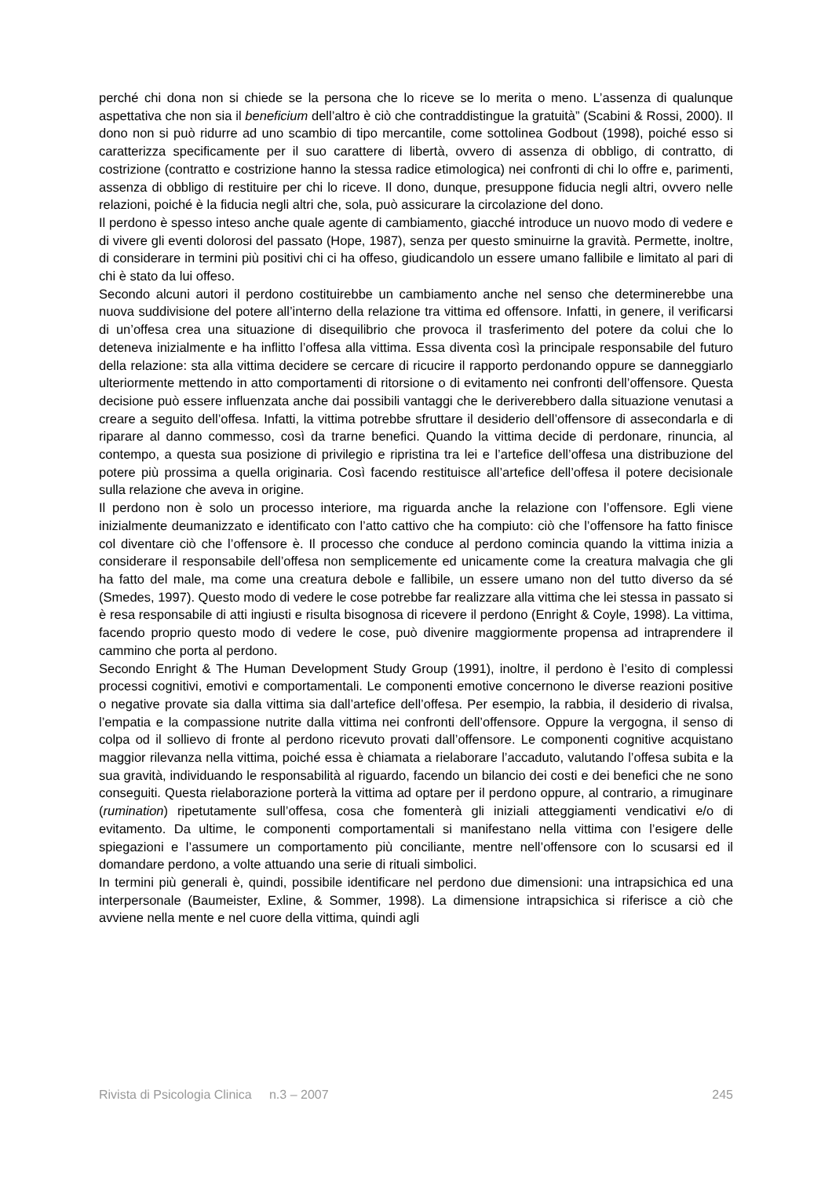perché chi dona non si chiede se la persona che lo riceve se lo merita o meno. L’assenza di qualunque aspettativa che non sia il beneficium dell’altro è ciò che contraddistingue la gratuità” (Scabini & Rossi, 2000). Il dono non si può ridurre ad uno scambio di tipo mercantile, come sottolinea Godbout (1998), poiché esso si caratterizza specificamente per il suo carattere di libertà, ovvero di assenza di obbligo, di contratto, di costrizione (contratto e costrizione hanno la stessa radice etimologica) nei confronti di chi lo offre e, parimenti, assenza di obbligo di restituire per chi lo riceve. Il dono, dunque, presuppone fiducia negli altri, ovvero nelle relazioni, poiché è la fiducia negli altri che, sola, può assicurare la circolazione del dono.
Il perdono è spesso inteso anche quale agente di cambiamento, giacché introduce un nuovo modo di vedere e di vivere gli eventi dolorosi del passato (Hope, 1987), senza per questo sminuirne la gravità. Permette, inoltre, di considerare in termini più positivi chi ci ha offeso, giudicandolo un essere umano fallibile e limitato al pari di chi è stato da lui offeso.
Secondo alcuni autori il perdono costituirebbe un cambiamento anche nel senso che determinerebbe una nuova suddivisione del potere all’interno della relazione tra vittima ed offensore. Infatti, in genere, il verificarsi di un’offesa crea una situazione di disequilibrio che provoca il trasferimento del potere da colui che lo deteneva inizialmente e ha inflitto l’offesa alla vittima. Essa diventa così la principale responsabile del futuro della relazione: sta alla vittima decidere se cercare di ricucire il rapporto perdonando oppure se danneggiarlo ulteriormente mettendo in atto comportamenti di ritorsione o di evitamento nei confronti dell’offensore. Questa decisione può essere influenzata anche dai possibili vantaggi che le deriverebbero dalla situazione venutasi a creare a seguito dell’offesa. Infatti, la vittima potrebbe sfruttare il desiderio dell’offensore di assecondarla e di riparare al danno commesso, così da trarne benefici. Quando la vittima decide di perdonare, rinuncia, al contempo, a questa sua posizione di privilegio e ripristina tra lei e l’artefice dell’offesa una distribuzione del potere più prossima a quella originaria. Così facendo restituisce all’artefice dell’offesa il potere decisionale sulla relazione che aveva in origine.
Il perdono non è solo un processo interiore, ma riguarda anche la relazione con l’offensore. Egli viene inizialmente deumanizzato e identificato con l’atto cattivo che ha compiuto: ciò che l’offensore ha fatto finisce col diventare ciò che l’offensore è. Il processo che conduce al perdono comincia quando la vittima inizia a considerare il responsabile dell’offesa non semplicemente ed unicamente come la creatura malvagia che gli ha fatto del male, ma come una creatura debole e fallibile, un essere umano non del tutto diverso da sé (Smedes, 1997). Questo modo di vedere le cose potrebbe far realizzare alla vittima che lei stessa in passato si è resa responsabile di atti ingiusti e risulta bisognosa di ricevere il perdono (Enright & Coyle, 1998). La vittima, facendo proprio questo modo di vedere le cose, può divenire maggiormente propensa ad intraprendere il cammino che porta al perdono.
Secondo Enright & The Human Development Study Group (1991), inoltre, il perdono è l’esito di complessi processi cognitivi, emotivi e comportamentali. Le componenti emotive concernono le diverse reazioni positive o negative provate sia dalla vittima sia dall’artefice dell’offesa. Per esempio, la rabbia, il desiderio di rivalsa, l’empatia e la compassione nutrite dalla vittima nei confronti dell’offensore. Oppure la vergogna, il senso di colpa od il sollievo di fronte al perdono ricevuto provati dall’offensore. Le componenti cognitive acquistano maggior rilevanza nella vittima, poiché essa è chiamata a rielaborare l’accaduto, valutando l’offesa subita e la sua gravità, individuando le responsabilità al riguardo, facendo un bilancio dei costi e dei benefici che ne sono conseguiti. Questa rielaborazione porterà la vittima ad optare per il perdono oppure, al contrario, a rimuginare (rumination) ripetutamente sull’offesa, cosa che fomenterà gli iniziali atteggiamenti vendicativi e/o di evitamento. Da ultime, le componenti comportamentali si manifestano nella vittima con l’esigere delle spiegazioni e l’assumere un comportamento più conciliante, mentre nell’offensore con lo scusarsi ed il domandare perdono, a volte attuando una serie di rituali simbolici.
In termini più generali è, quindi, possibile identificare nel perdono due dimensioni: una intrapsichica ed una interpersonale (Baumeister, Exline, & Sommer, 1998). La dimensione intrapsichica si riferisce a ciò che avviene nella mente e nel cuore della vittima, quindi agli
Rivista di Psicologia Clinica n.3 – 2007 245